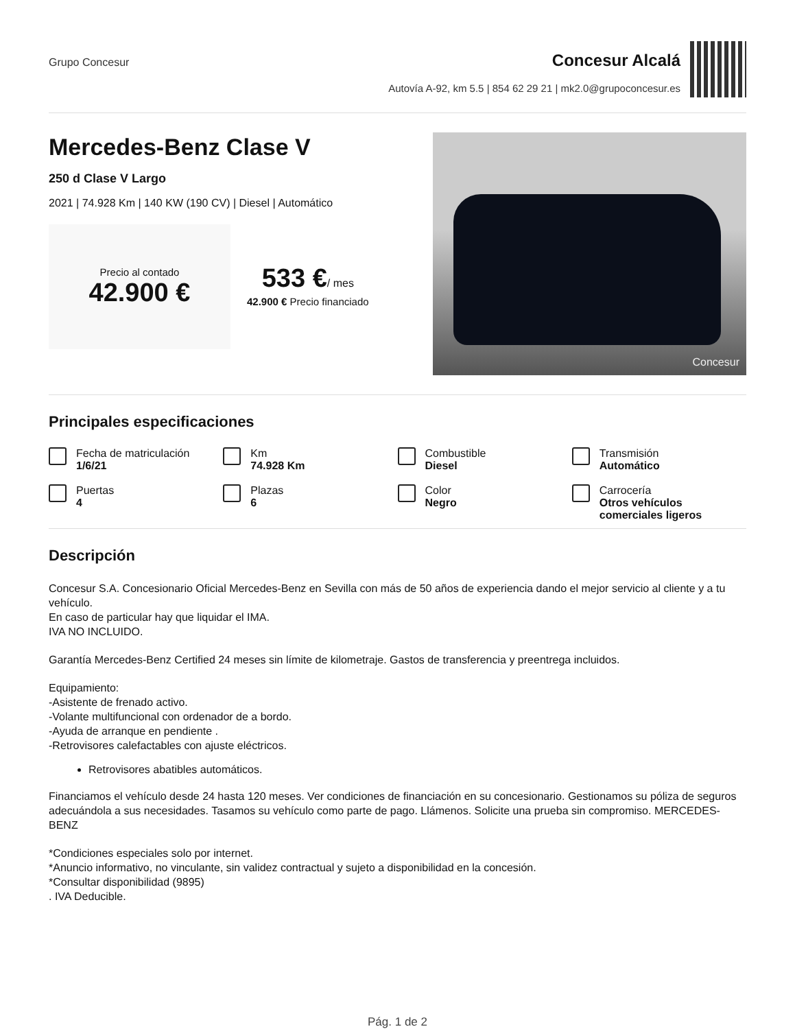Grupo Concesur
Concesur Alcalá
Autovía A-92, km 5.5 | 854 62 29 21 | mk2.0@grupoconcesur.es
Mercedes-Benz Clase V
250 d Clase V Largo
2021 | 74.928 Km | 140 KW (190 CV) | Diesel | Automático
Precio al contado
42.900 €
533 €/ mes
42.900 € Precio financiado
Concesur
Principales especificaciones
Fecha de matriculación
1/6/21
Km
74.928 Km
Combustible
Diesel
Transmisión
Automático
Puertas
4
Plazas
6
Color
Negro
Carrocería
Otros vehículos comerciales ligeros
Descripción
Concesur S.A. Concesionario Oficial Mercedes-Benz en Sevilla con más de 50 años de experiencia dando el mejor servicio al cliente y a tu vehículo.
En caso de particular hay que liquidar el IMA.
IVA NO INCLUIDO.
Garantía Mercedes-Benz Certified 24 meses sin límite de kilometraje. Gastos de transferencia y preentrega incluidos.
Equipamiento:
-Asistente de frenado activo.
-Volante multifuncional con ordenador de a bordo.
-Ayuda de arranque en pendiente .
-Retrovisores calefactables con ajuste eléctricos.
Retrovisores abatibles automáticos.
Financiamos el vehículo desde 24 hasta 120 meses. Ver condiciones de financiación en su concesionario. Gestionamos su póliza de seguros adecuándola a sus necesidades. Tasamos su vehículo como parte de pago. Llámenos. Solicite una prueba sin compromiso. MERCEDES-BENZ
*Condiciones especiales solo por internet.
*Anuncio informativo, no vinculante, sin validez contractual y sujeto a disponibilidad en la concesión.
*Consultar disponibilidad (9895)
. IVA Deducible.
Pág. 1 de 2